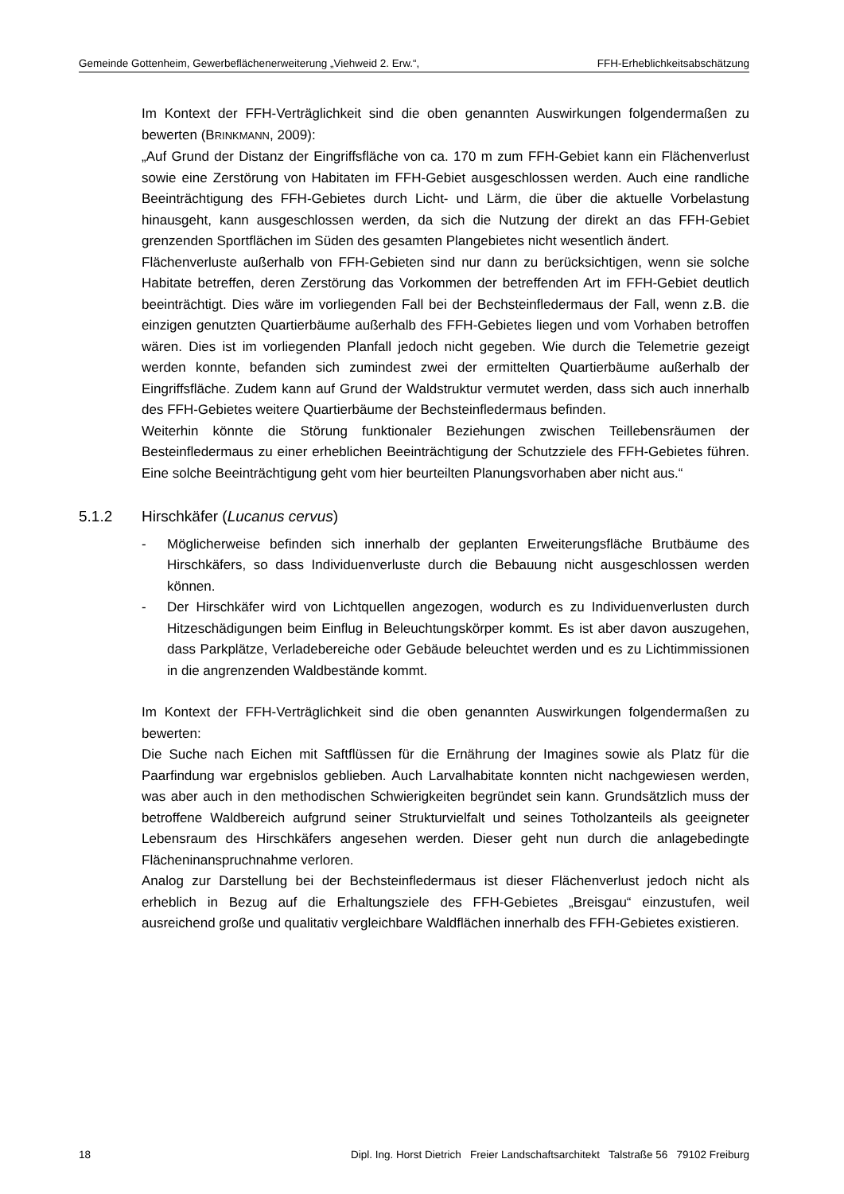Gemeinde Gottenheim, Gewerbeflächenerweiterung „Viehweid 2. Erw.“, FFH-Erheblichkeitsabschätzung
Im Kontext der FFH-Verträglichkeit sind die oben genannten Auswirkungen folgendermaßen zu bewerten (BRINKMANN, 2009):
„Auf Grund der Distanz der Eingriffsfläche von ca. 170 m zum FFH-Gebiet kann ein Flächenverlust sowie eine Zerstörung von Habitaten im FFH-Gebiet ausgeschlossen werden. Auch eine randliche Beeinträchtigung des FFH-Gebietes durch Licht- und Lärm, die über die aktuelle Vorbelastung hinausgeht, kann ausgeschlossen werden, da sich die Nutzung der direkt an das FFH-Gebiet grenzenden Sportflächen im Süden des gesamten Plangebietes nicht wesentlich ändert.
Flächenverluste außerhalb von FFH-Gebieten sind nur dann zu berücksichtigen, wenn sie solche Habitate betreffen, deren Zerstörung das Vorkommen der betreffenden Art im FFH-Gebiet deutlich beeinträchtigt. Dies wäre im vorliegenden Fall bei der Bechsteinfledermaus der Fall, wenn z.B. die einzigen genutzten Quartierbäume außerhalb des FFH-Gebietes liegen und vom Vorhaben betroffen wären. Dies ist im vorliegenden Planfall jedoch nicht gegeben. Wie durch die Telemetrie gezeigt werden konnte, befanden sich zumindest zwei der ermittelten Quartierbäume außerhalb der Eingriffsfläche. Zudem kann auf Grund der Waldstruktur vermutet werden, dass sich auch innerhalb des FFH-Gebietes weitere Quartierbäume der Bechsteinfledermaus befinden.
Weiterhin könnte die Störung funktionaler Beziehungen zwischen Teillebensräumen der Besteinfledermaus zu einer erheblichen Beeinträchtigung der Schutzziele des FFH-Gebietes führen. Eine solche Beeinträchtigung geht vom hier beurteilten Planungsvorhaben aber nicht aus.“
5.1.2 Hirschkäfer (Lucanus cervus)
- Möglicherweise befinden sich innerhalb der geplanten Erweiterungsfläche Brutbäume des Hirschkäfers, so dass Individuenverluste durch die Bebauung nicht ausgeschlossen werden können.
- Der Hirschkäfer wird von Lichtquellen angezogen, wodurch es zu Individuenverlusten durch Hitzeschädigungen beim Einflug in Beleuchtungskörper kommt. Es ist aber davon auszugehen, dass Parkplätze, Verladebereiche oder Gebäude beleuchtet werden und es zu Lichtimmissionen in die angrenzenden Waldbestände kommt.
Im Kontext der FFH-Verträglichkeit sind die oben genannten Auswirkungen folgendermaßen zu bewerten:
Die Suche nach Eichen mit Saftflüssen für die Ernährung der Imagines sowie als Platz für die Paarfindung war ergebnislos geblieben. Auch Larvalhabitate konnten nicht nachgewiesen werden, was aber auch in den methodischen Schwierigkeiten begründet sein kann. Grundsätzlich muss der betroffene Waldbereich aufgrund seiner Strukturvielfalt und seines Totholzanteils als geeigneter Lebensraum des Hirschkäfers angesehen werden. Dieser geht nun durch die anlagebedingte Flächeninanspruchnahme verloren.
Analog zur Darstellung bei der Bechsteinfledermaus ist dieser Flächenverlust jedoch nicht als erheblich in Bezug auf die Erhaltungsziele des FFH-Gebietes „Breisgau“ einzustufen, weil ausreichend große und qualitativ vergleichbare Waldflächen innerhalb des FFH-Gebietes existieren.
18 Dipl. Ing. Horst Dietrich Freier Landschaftsarchitekt Talstraße 56 79102 Freiburg